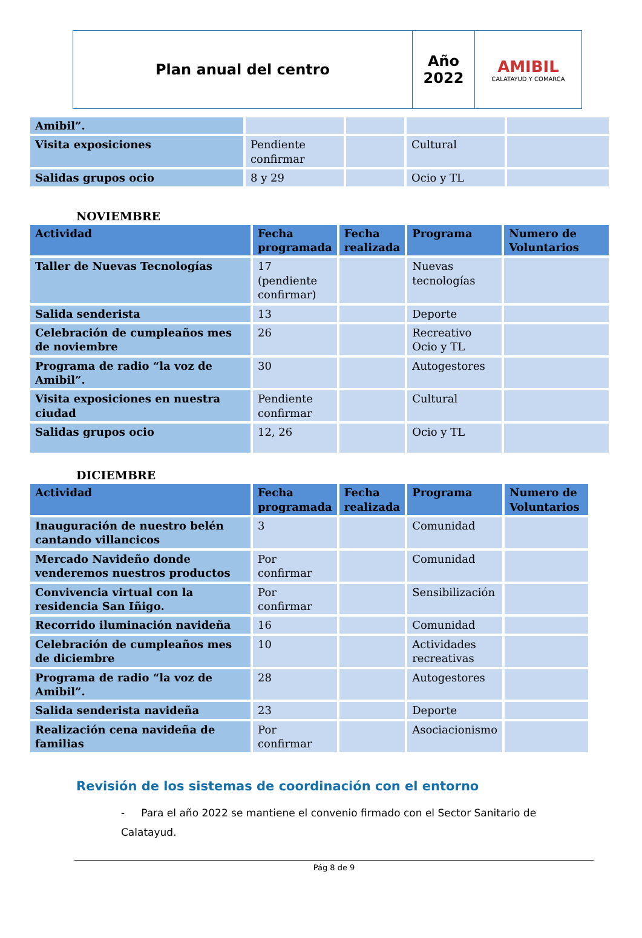| Plan anual del centro | Año 2022 | AMIBIL CALATAYUD Y COMARCA |
| Amibil”. | | | | |
| Visita exposiciones | Pendiente confirmar | | Cultural | |
| Salidas grupos ocio | 8 y 29 | | Ocio y TL | |
NOVIEMBRE
| Actividad | Fecha programada | Fecha realizada | Programa | Numero de Voluntarios |
| --- | --- | --- | --- | --- |
| Taller de Nuevas Tecnologías | 17 (pendiente confirmar) | | Nuevas tecnologías | |
| Salida senderista | 13 | | Deporte | |
| Celebración de cumpleaños mes de noviembre | 26 | | Recreativo Ocio y TL | |
| Programa de radio “la voz de Amibil”. | 30 | | Autogestores | |
| Visita exposiciones en nuestra ciudad | Pendiente confirmar | | Cultural | |
| Salidas grupos ocio | 12, 26 | | Ocio y TL | |
DICIEMBRE
| Actividad | Fecha programada | Fecha realizada | Programa | Numero de Voluntarios |
| --- | --- | --- | --- | --- |
| Inauguración de nuestro belén cantando villancicos | 3 | | Comunidad | |
| Mercado Navideño donde venderemos nuestros productos | Por confirmar | | Comunidad | |
| Convivencia virtual con la residencia San Iñigo. | Por confirmar | | Sensibilización | |
| Recorrido iluminación navideña | 16 | | Comunidad | |
| Celebración de cumpleaños mes de diciembre | 10 | | Actividades recreativas | |
| Programa de radio “la voz de Amibil”. | 28 | | Autogestores | |
| Salida senderista navideña | 23 | | Deporte | |
| Realización cena navideña de familias | Por confirmar | | Asociacionismo | |
Revisión de los sistemas de coordinación con el entorno
- Para el año 2022 se mantiene el convenio firmado con el Sector Sanitario de Calatayud.
Pág 8 de 9